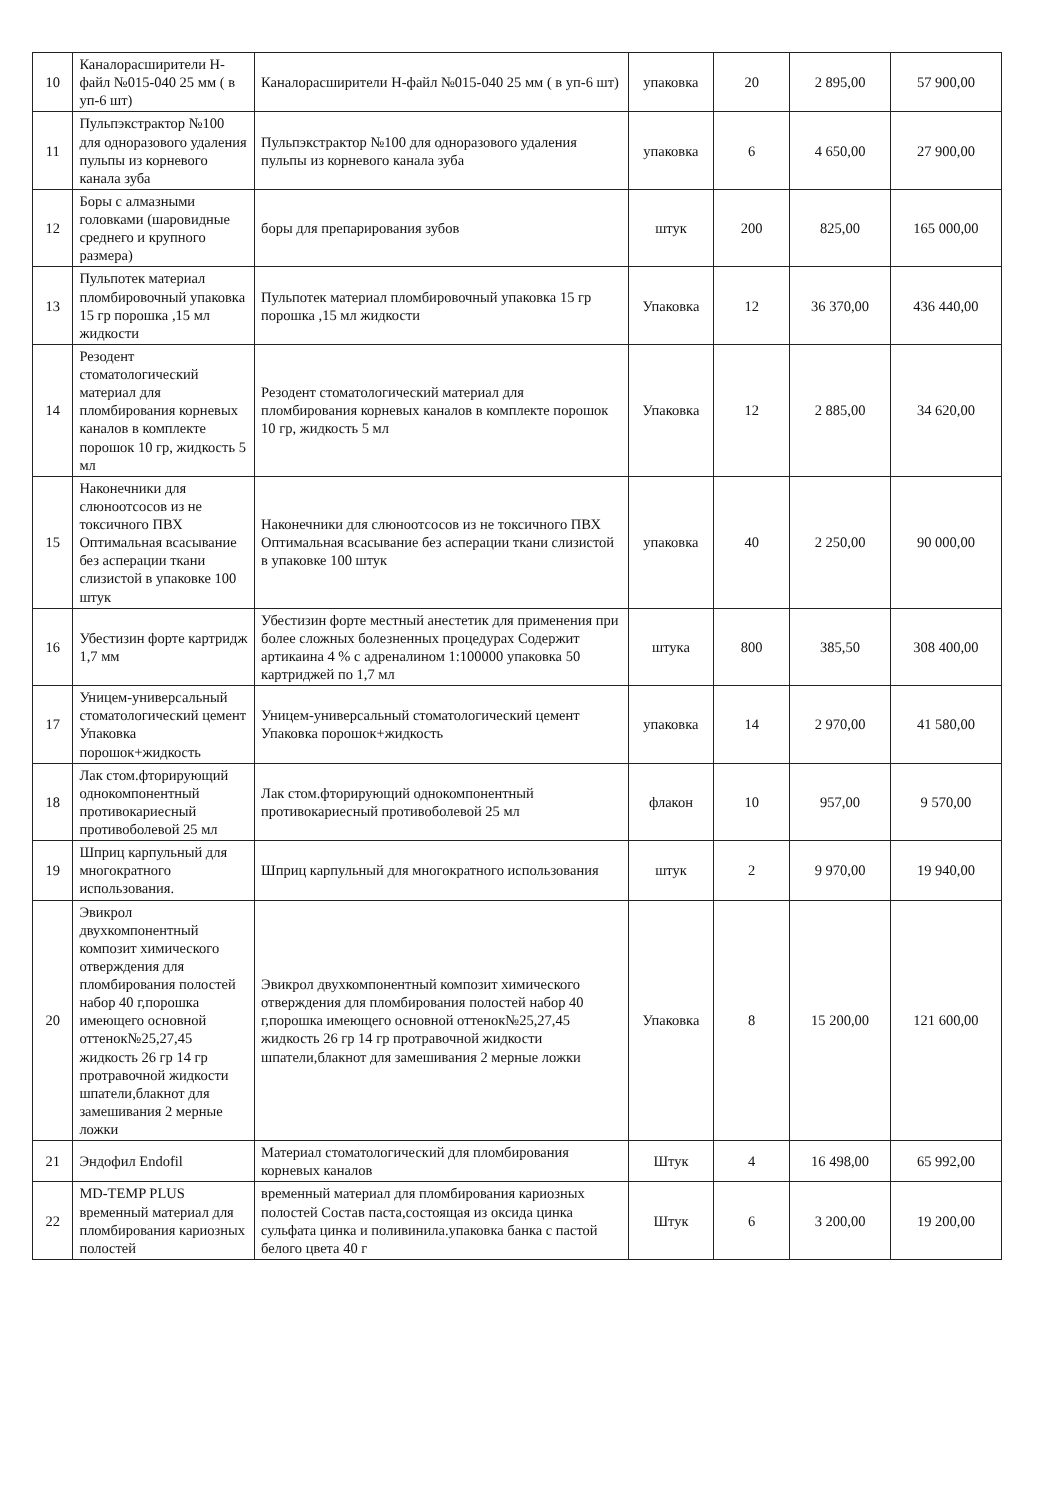| 10 | Каналорасширители Н-файл №015-040 25 мм ( в уп-6 шт) | Каналорасширители Н-файл №015-040 25 мм ( в уп-6 шт) | упаковка | 20 | 2 895,00 | 57 900,00 |
| 11 | Пульпэкстрактор №100 для одноразового удаления пульпы из корневого канала зуба | Пульпэкстрактор №100 для одноразового удаления пульпы из корневого канала зуба | упаковка | 6 | 4 650,00 | 27 900,00 |
| 12 | Боры с алмазными головками (шаровидные среднего и крупного размера) | боры для препарирования зубов | штук | 200 | 825,00 | 165 000,00 |
| 13 | Пульпотек материал пломбировочный упаковка 15 гр порошка ,15 мл жидкости | Пульпотек материал пломбировочный упаковка 15 гр порошка ,15 мл жидкости | Упаковка | 12 | 36 370,00 | 436 440,00 |
| 14 | Резодент стоматологический материал для пломбирования корневых каналов в комплекте порошок 10 гр, жидкость 5 мл | Резодент стоматологический материал для пломбирования корневых каналов в комплекте порошок 10 гр, жидкость 5 мл | Упаковка | 12 | 2 885,00 | 34 620,00 |
| 15 | Наконечники для слюноотсосов из не токсичного ПВХ Оптимальная всасывание без асперации ткани слизистой в упаковке 100 штук | Наконечники для слюноотсосов из не токсичного ПВХ Оптимальная всасывание без асперации ткани слизистой в упаковке 100 штук | упаковка | 40 | 2 250,00 | 90 000,00 |
| 16 | Убестизин форте картридж 1,7 мм | Убестизин форте местный анестетик для применения при более сложных болезненных процедурах Содержит артикаина 4 % с адреналином 1:100000 упаковка 50 картриджей по 1,7 мл | штука | 800 | 385,50 | 308 400,00 |
| 17 | Уницем-универсальный стоматологический цемент Упаковка порошок+жидкость | Уницем-универсальный стоматологический цемент Упаковка порошок+жидкость | упаковка | 14 | 2 970,00 | 41 580,00 |
| 18 | Лак стом.фторирующий однокомпонентный противокариесный противоболевой 25 мл | Лак стом.фторирующий однокомпонентный противокариесный противоболевой 25 мл | флакон | 10 | 957,00 | 9 570,00 |
| 19 | Шприц карпульный для многократного использования. | Шприц карпульный для многократного использования | штук | 2 | 9 970,00 | 19 940,00 |
| 20 | Эвикрол двухкомпонентный композит химического отверждения для пломбирования полостей набор 40 г,порошка имеющего основной оттенок№25,27,45 жидкость 26 гр 14 гр протравочной жидкости шпатели,блакнот для замешивания 2 мерные ложки | Эвикрол двухкомпонентный композит химического отверждения для пломбирования полостей набор 40 г,порошка имеющего основной оттенок№25,27,45 жидкость 26 гр 14 гр протравочной жидкости шпатели,блакнот для замешивания 2 мерные ложки | Упаковка | 8 | 15 200,00 | 121 600,00 |
| 21 | Эндофил Endofil | Материал стоматологический для пломбирования корневых каналов | Штук | 4 | 16 498,00 | 65 992,00 |
| 22 | MD-TEMP PLUS временный материал для пломбирования кариозных полостей | временный материал для пломбирования кариозных полостей Состав паста,состоящая из оксида цинка сульфата цинка и поливинила.упаковка банка с пастой белого цвета 40 г | Штук | 6 | 3 200,00 | 19 200,00 |